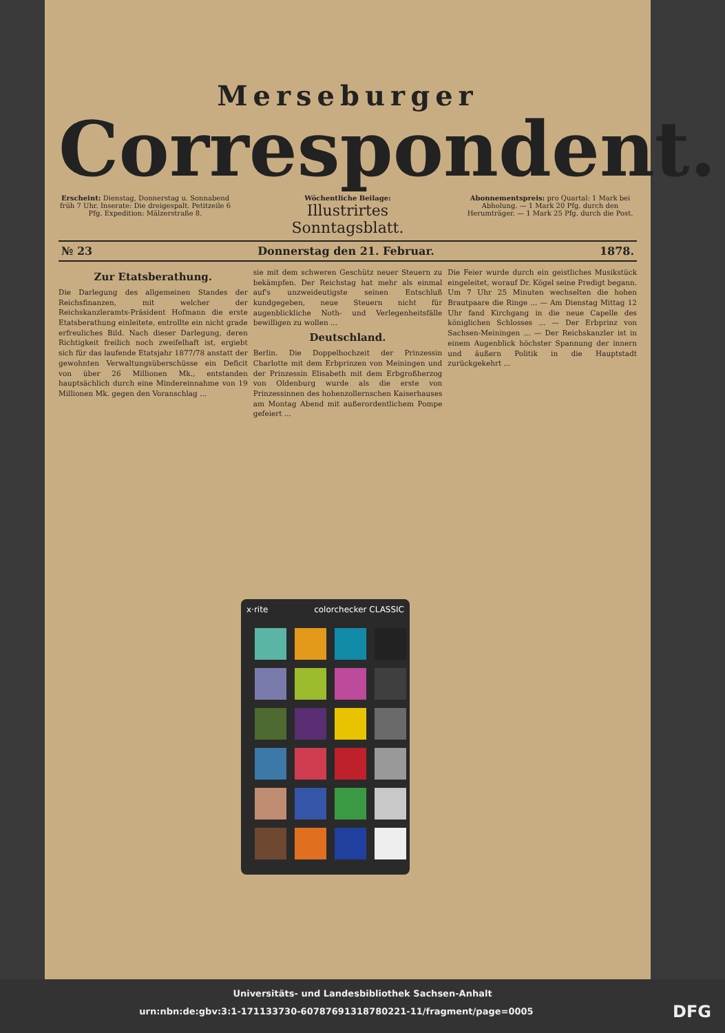Merseburger
Correspondent.
Erscheint: Dienstag, Donnerstag u. Sonnabend früh 7 Uhr. Inserate: Die dreigespalt. Petitzeile 6 Pfg. Expedition: Mälzerstraße 8.
Wöchentliche Beilage:
Illustrirtes Sonntagsblatt.
Abonnementspreis: pro Quartal: 1 Mark bei Abholung. — 1 Mark 20 Pfg. durch den Herumträger. — 1 Mark 25 Pfg. durch die Post.
№ 23 Donnerstag den 21. Februar. 1878.
Zur Etatsberathung.
Die Darlegung des allgemeinen Standes der Reichsfinanzen, mit welcher der Reichskanzleramts-Präsident Hofmann die erste Etatsberathung einleitete, entrollte ein nicht grade erfreuliches Bild. Nach dieser Darlegung, deren Richtigkeit freilich noch zweifelhaft ist, ergiebt sich für das laufende Etatsjahr 1877/78 anstatt der gewohnten Verwaltungsüberschüsse ein Deficit von über 26 Millionen Mk., entstanden hauptsächlich durch eine Mindereinnahme von 19 Millionen Mk. gegen den Voranschlag ...
sie mit dem schweren Geschütz neuer Steuern zu bekämpfen. Der Reichstag hat mehr als einmal auf's unzweideutigste seinen Entschluß kundgegeben, neue Steuern nicht für augenblickliche Noth- und Verlegenheitsfälle bewilligen zu wollen ...
Deutschland.
Berlin. Die Doppelhochzeit der Prinzessin Charlotte mit dem Erbprinzen von Meiningen und der Prinzessin Elisabeth mit dem Erbgroßherzog von Oldenburg wurde als die erste von Prinzessinnen des hohenzollernschen Kaiserhauses am Montag Abend mit außerordentlichem Pompe gefeiert ...
Die Feier wurde durch ein geistliches Musikstück eingeleitet, worauf Dr. Kögel seine Predigt begann. Um 7 Uhr 25 Minuten wechselten die hohen Brautpaare die Ringe ... — Am Dienstag Mittag 12 Uhr fand Kirchgang in die neue Capelle des königlichen Schlosses ... — Der Erbprinz von Sachsen-Meiningen ... — Der Reichskanzler ist in einem Augenblick höchster Spannung der innern und äußern Politik in die Hauptstadt zurückgekehrt ...
x·rite colorchecker CLASSIC
Universitäts- und Landesbibliothek Sachsen-Anhalt
urn:nbn:de:gbv:3:1-171133730-60787691318780221-11/fragment/page=0005 DFG